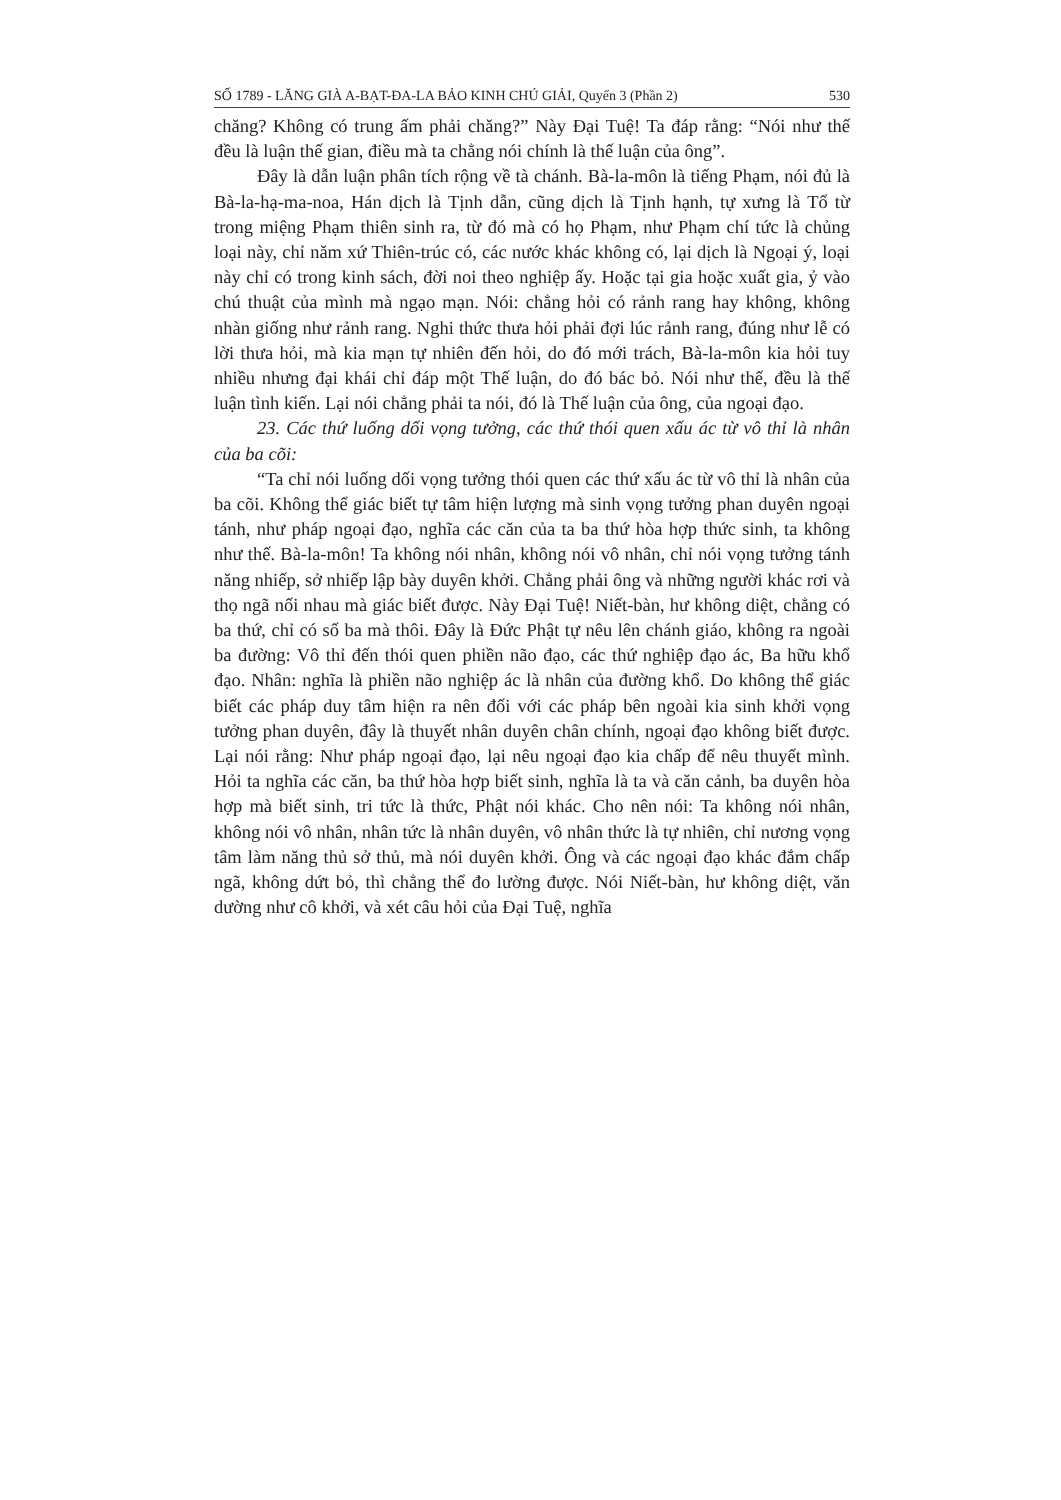SỐ 1789 - LĂNG GIÀ A-BẠT-ĐA-LA BẢO KINH CHÚ GIẢI, Quyển 3 (Phần 2) 530
chăng? Không có trung ấm phải chăng?” Này Đại Tuệ! Ta đáp rằng: “Nói như thế đều là luận thế gian, điều mà ta chẳng nói chính là thế luận của ông”.
Đây là dẫn luận phân tích rộng về tà chánh. Bà-la-môn là tiếng Phạm, nói đủ là Bà-la-hạ-ma-noa, Hán dịch là Tịnh dẫn, cũng dịch là Tịnh hạnh, tự xưng là Tổ từ trong miệng Phạm thiên sinh ra, từ đó mà có họ Phạm, như Phạm chí tức là chủng loại này, chỉ năm xứ Thiên-trúc có, các nước khác không có, lại dịch là Ngoại ý, loại này chỉ có trong kinh sách, đời noi theo nghiệp ấy. Hoặc tại gia hoặc xuất gia, ỷ vào chú thuật của mình mà ngạo mạn. Nói: chẳng hỏi có rảnh rang hay không, không nhàn giống như rảnh rang. Nghi thức thưa hỏi phải đợi lúc rảnh rang, đúng như lễ có lời thưa hỏi, mà kia mạn tự nhiên đến hỏi, do đó mới trách, Bà-la-môn kia hỏi tuy nhiều nhưng đại khái chỉ đáp một Thế luận, do đó bác bỏ. Nói như thế, đều là thế luận tình kiến. Lại nói chẳng phải ta nói, đó là Thế luận của ông, của ngoại đạo.
23. Các thứ luống dối vọng tưởng, các thứ thói quen xấu ác từ vô thỉ là nhân của ba cõi:
“Ta chỉ nói luống dối vọng tưởng thói quen các thứ xấu ác từ vô thỉ là nhân của ba cõi. Không thể giác biết tự tâm hiện lượng mà sinh vọng tưởng phan duyên ngoại tánh, như pháp ngoại đạo, nghĩa các căn của ta ba thứ hòa hợp thức sinh, ta không như thế. Bà-la-môn! Ta không nói nhân, không nói vô nhân, chỉ nói vọng tưởng tánh năng nhiếp, sở nhiếp lập bày duyên khởi. Chẳng phải ông và những người khác rơi và thọ ngã nối nhau mà giác biết được. Này Đại Tuệ! Niết-bàn, hư không diệt, chẳng có ba thứ, chỉ có số ba mà thôi. Đây là Đức Phật tự nêu lên chánh giáo, không ra ngoài ba đường: Vô thỉ đến thói quen phiền não đạo, các thứ nghiệp đạo ác, Ba hữu khổ đạo. Nhân: nghĩa là phiền não nghiệp ác là nhân của đường khổ. Do không thể giác biết các pháp duy tâm hiện ra nên đối với các pháp bên ngoài kia sinh khởi vọng tưởng phan duyên, đây là thuyết nhân duyên chân chính, ngoại đạo không biết được. Lại nói rằng: Như pháp ngoại đạo, lại nêu ngoại đạo kia chấp để nêu thuyết mình. Hỏi ta nghĩa các căn, ba thứ hòa hợp biết sinh, nghĩa là ta và căn cảnh, ba duyên hòa hợp mà biết sinh, tri tức là thức, Phật nói khác. Cho nên nói: Ta không nói nhân, không nói vô nhân, nhân tức là nhân duyên, vô nhân thức là tự nhiên, chỉ nương vọng tâm làm năng thủ sở thủ, mà nói duyên khởi. Ông và các ngoại đạo khác đắm chấp ngã, không dứt bỏ, thì chẳng thể đo lường được. Nói Niết-bàn, hư không diệt, văn dường như cô khởi, và xét câu hỏi của Đại Tuệ, nghĩa